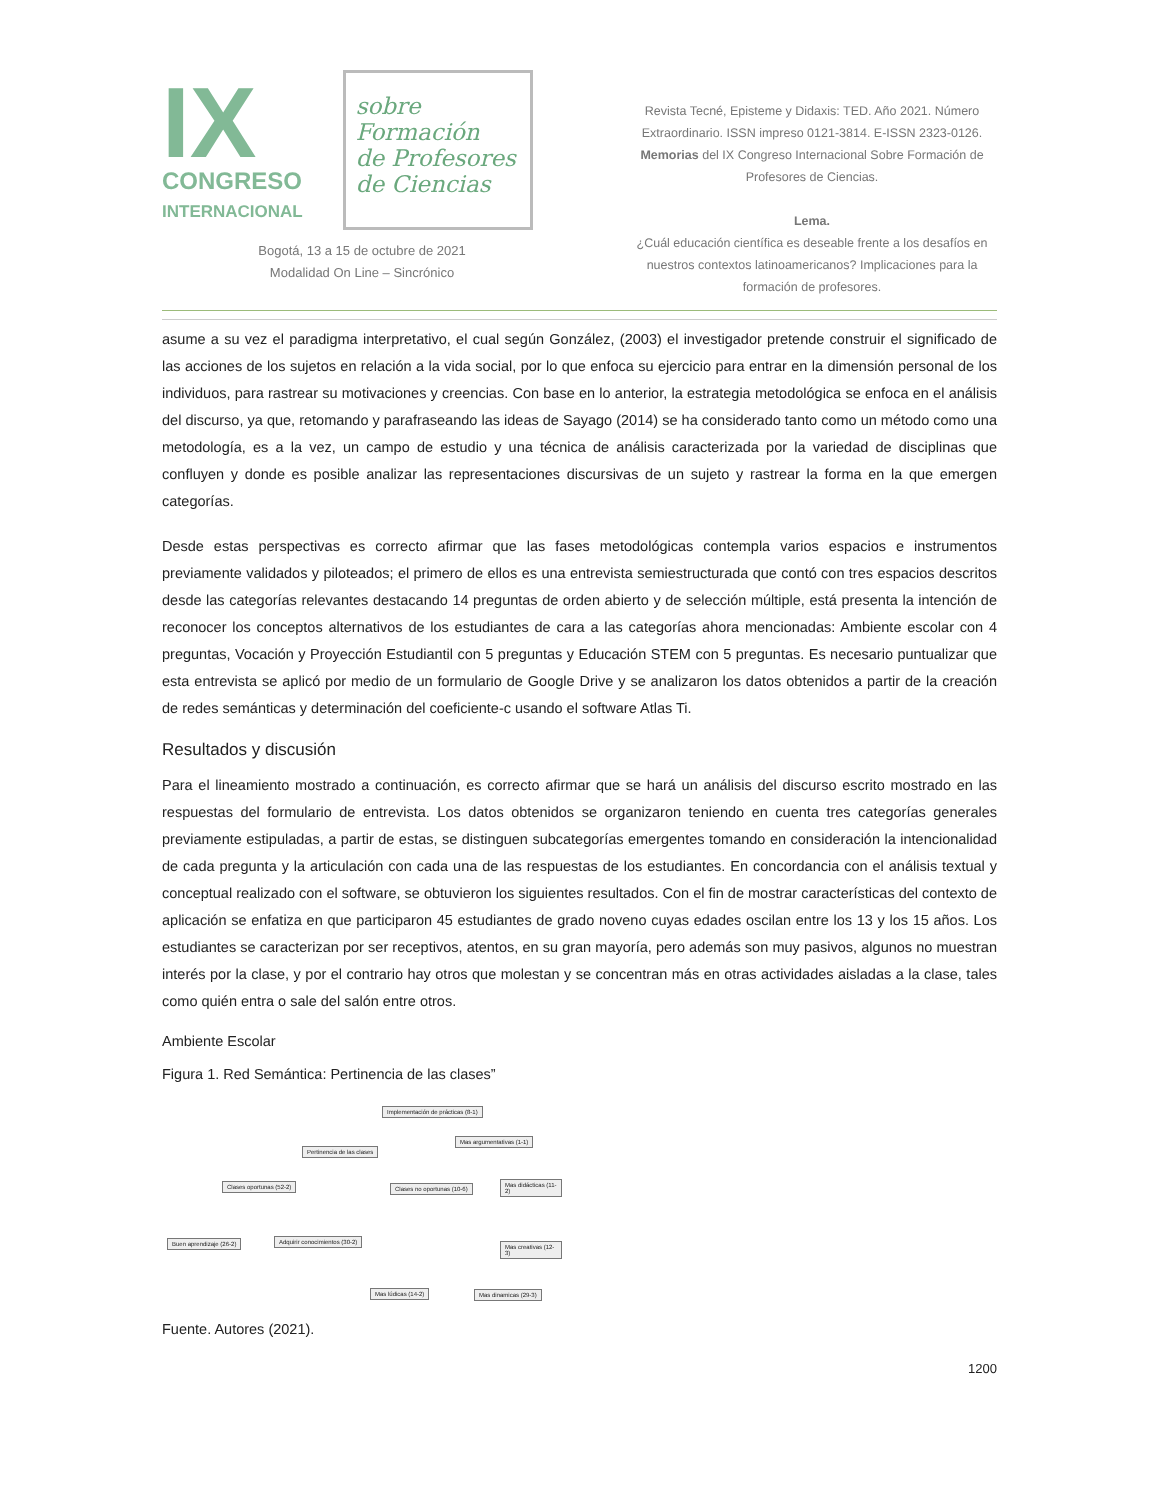IX
CONGRESO
INTERNACIONAL
sobre Formación
de Profesores
de Ciencias
Bogotá, 13 a 15 de octubre de 2021
Modalidad On Line – Sincrónico
Revista Tecné, Episteme y Didaxis: TED. Año 2021. Número Extraordinario. ISSN impreso 0121-3814. E-ISSN 2323-0126. Memorias del IX Congreso Internacional Sobre Formación de Profesores de Ciencias.
Lema.
¿Cuál educación científica es deseable frente a los desafíos en nuestros contextos latinoamericanos? Implicaciones para la formación de profesores.
asume a su vez el paradigma interpretativo, el cual según González, (2003) el investigador pretende construir el significado de las acciones de los sujetos en relación a la vida social, por lo que enfoca su ejercicio para entrar en la dimensión personal de los individuos, para rastrear su motivaciones y creencias. Con base en lo anterior, la estrategia metodológica se enfoca en el análisis del discurso, ya que, retomando y parafraseando las ideas de Sayago (2014) se ha considerado tanto como un método como una metodología, es a la vez, un campo de estudio y una técnica de análisis caracterizada por la variedad de disciplinas que confluyen y donde es posible analizar las representaciones discursivas de un sujeto y rastrear la forma en la que emergen categorías.
Desde estas perspectivas es correcto afirmar que las fases metodológicas contempla varios espacios e instrumentos previamente validados y piloteados; el primero de ellos es una entrevista semiestructurada que contó con tres espacios descritos desde las categorías relevantes destacando 14 preguntas de orden abierto y de selección múltiple, está presenta la intención de reconocer los conceptos alternativos de los estudiantes de cara a las categorías ahora mencionadas: Ambiente escolar con 4 preguntas, Vocación y Proyección Estudiantil con 5 preguntas y Educación STEM con 5 preguntas. Es necesario puntualizar que esta entrevista se aplicó por medio de un formulario de Google Drive y se analizaron los datos obtenidos a partir de la creación de redes semánticas y determinación del coeficiente-c usando el software Atlas Ti.
Resultados y discusión
Para el lineamiento mostrado a continuación, es correcto afirmar que se hará un análisis del discurso escrito mostrado en las respuestas del formulario de entrevista. Los datos obtenidos se organizaron teniendo en cuenta tres categorías generales previamente estipuladas, a partir de estas, se distinguen subcategorías emergentes tomando en consideración la intencionalidad de cada pregunta y la articulación con cada una de las respuestas de los estudiantes. En concordancia con el análisis textual y conceptual realizado con el software, se obtuvieron los siguientes resultados. Con el fin de mostrar características del contexto de aplicación se enfatiza en que participaron 45 estudiantes de grado noveno cuyas edades oscilan entre los 13 y los 15 años. Los estudiantes se caracterizan por ser receptivos, atentos, en su gran mayoría, pero además son muy pasivos, algunos no muestran interés por la clase, y por el contrario hay otros que molestan y se concentran más en otras actividades aisladas a la clase, tales como quién entra o sale del salón entre otros.
Ambiente Escolar
Figura 1. Red Semántica: Pertinencia de las clases”
Implementación de prácticas (8-1)
Mas argumentativas (1-1)
Pertinencia de las clases
Clases oportunas (52-2) Clases no oportunas (10-6)
Mas didácticas (11-2)
Buen aprendizaje (26-2) Adquirir conocimientos (30-2)
Mas creativas (12-3)
Mas lúdicas (14-2) Mas dinamicas (29-3)
Fuente. Autores (2021).
1200